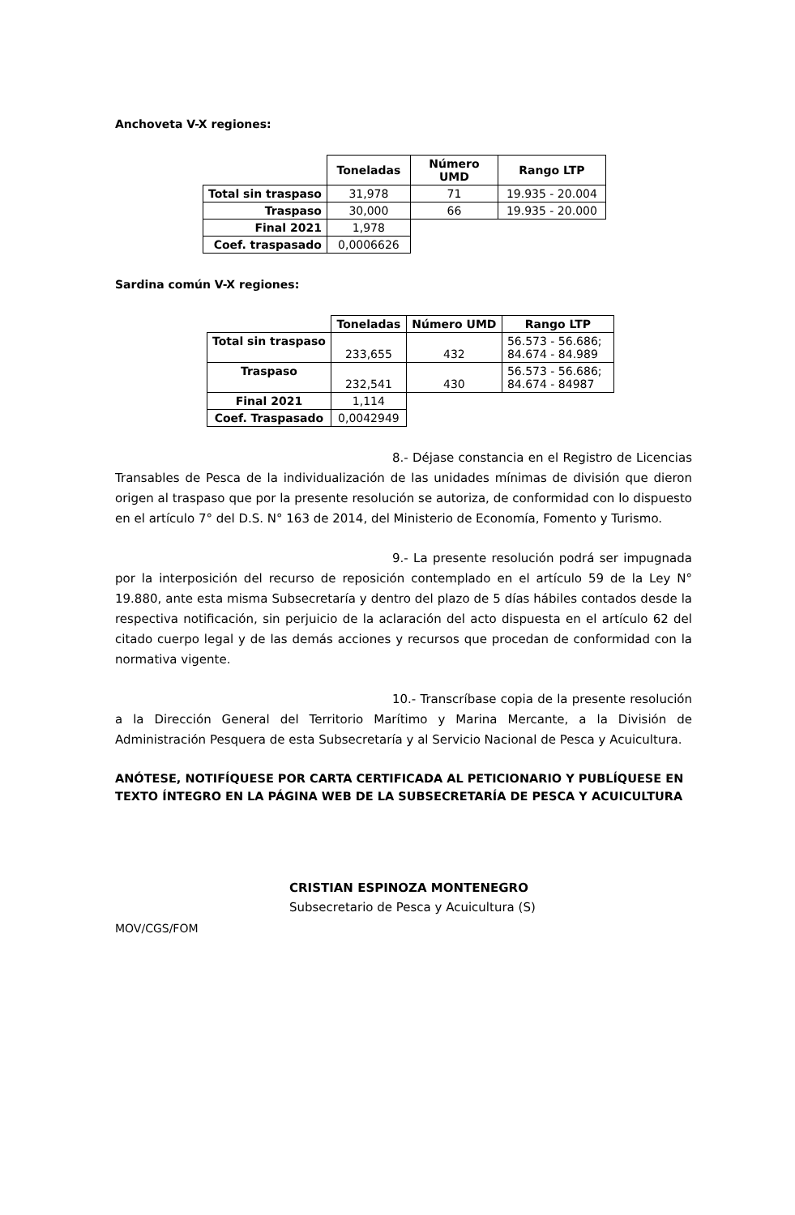Anchoveta V-X regiones:
| | Toneladas | Número UMD | Rango LTP |
| Total sin traspaso | 31,978 | 71 | 19.935 - 20.004 |
| Traspaso | 30,000 | 66 | 19.935 - 20.000 |
| Final 2021 | 1,978 | | |
| Coef. traspasado | 0,0006626 | | |
Sardina común V-X regiones:
| | Toneladas | Número UMD | Rango LTP |
| Total sin traspaso | 233,655 | 432 | 56.573 - 56.686; 84.674 - 84.989 |
| Traspaso | 232,541 | 430 | 56.573 - 56.686; 84.674 - 84987 |
| Final 2021 | 1,114 | | |
| Coef. Traspasado | 0,0042949 | | |
8.- Déjase constancia en el Registro de Licencias Transables de Pesca de la individualización de las unidades mínimas de división que dieron origen al traspaso que por la presente resolución se autoriza, de conformidad con lo dispuesto en el artículo 7° del D.S. N° 163 de 2014, del Ministerio de Economía, Fomento y Turismo.
9.- La presente resolución podrá ser impugnada por la interposición del recurso de reposición contemplado en el artículo 59 de la Ley N° 19.880, ante esta misma Subsecretaría y dentro del plazo de 5 días hábiles contados desde la respectiva notificación, sin perjuicio de la aclaración del acto dispuesta en el artículo 62 del citado cuerpo legal y de las demás acciones y recursos que procedan de conformidad con la normativa vigente.
10.- Transcríbase copia de la presente resolución a la Dirección General del Territorio Marítimo y Marina Mercante, a la División de Administración Pesquera de esta Subsecretaría y al Servicio Nacional de Pesca y Acuicultura.
ANÓTESE, NOTIFÍQUESE POR CARTA CERTIFICADA AL PETICIONARIO Y PUBLÍQUESE EN TEXTO ÍNTEGRO EN LA PÁGINA WEB DE LA SUBSECRETARÍA DE PESCA Y ACUICULTURA
CRISTIAN ESPINOZA MONTENEGRO
Subsecretario de Pesca y Acuicultura (S)
MOV/CGS/FOM